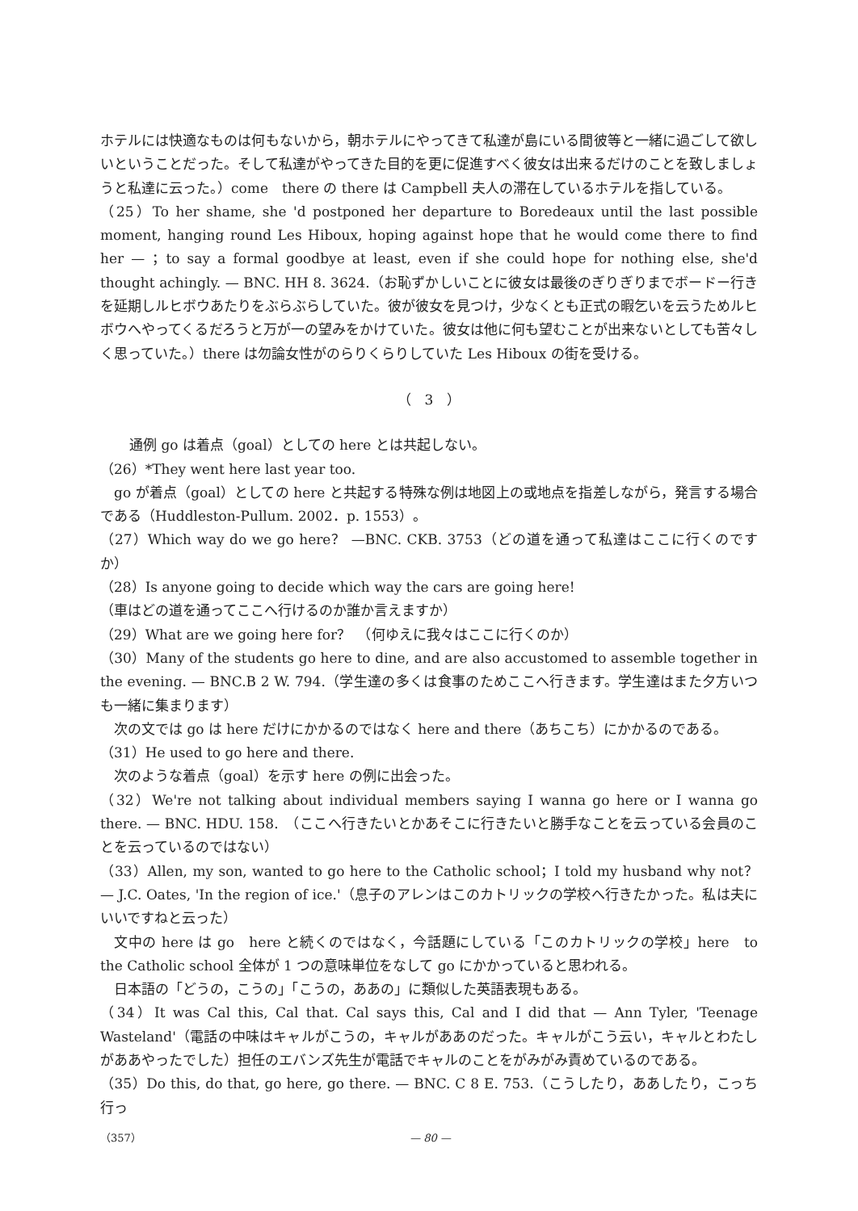ホテルには快適なものは何もないから，朝ホテルにやってきて私達が島にいる間彼等と一緒に過ごして欲しいということだった。そして私達がやってきた目的を更に促進すべく彼女は出来るだけのことを致しましょうと私達に云った。）come　there の there は Campbell 夫人の滞在しているホテルを指している。
（25）To her shame, she 'd postponed her departure to Boredeaux until the last possible moment, hanging round Les Hiboux, hoping against hope that he would come there to find her — ；to say a formal goodbye at least, even if she could hope for nothing else, she'd thought achingly. — BNC. HH 8. 3624.（お恥ずかしいことに彼女は最後のぎりぎりまでボードー行きを延期しルヒボウあたりをぶらぶらしていた。彼が彼女を見つけ，少なくとも正式の暇乞いを云うためルヒボウへやってくるだろうと万が一の望みをかけていた。彼女は他に何も望むことが出来ないとしても苦々しく思っていた。）there は勿論女性がのらりくらりしていた Les Hiboux の街を受ける。
（　3　）
通例 go は着点（goal）としての here とは共起しない。
（26）*They went here last year too.
go が着点（goal）としての here と共起する特殊な例は地図上の或地点を指差しながら，発言する場合である（Huddleston-Pullum. 2002．p. 1553）。
（27）Which way do we go here？ —BNC. CKB. 3753（どの道を通って私達はここに行くのですか）
（28）Is anyone going to decide which way the cars are going here!
（車はどの道を通ってここへ行けるのか誰か言えますか）
（29）What are we going here for？　（何ゆえに我々はここに行くのか）
（30）Many of the students go here to dine, and are also accustomed to assemble together in the evening. — BNC.B 2 W. 794.（学生達の多くは食事のためここへ行きます。学生達はまた夕方いつも一緒に集まります）
次の文では go は here だけにかかるのではなく here and there（あちこち）にかかるのである。
（31）He used to go here and there.
次のような着点（goal）を示す here の例に出会った。
（32）We're not talking about individual members saying I wanna go here or I wanna go there. — BNC. HDU. 158.　（ここへ行きたいとかあそこに行きたいと勝手なことを云っている会員のことを云っているのではない）
（33）Allen, my son, wanted to go here to the Catholic school；I told my husband why not？ — J.C. Oates, 'In the region of ice.'（息子のアレンはこのカトリックの学校へ行きたかった。私は夫にいいですねと云った）
文中の here は go　here と続くのではなく，今話題にしている「このカトリックの学校」here　to the Catholic school 全体が 1 つの意味単位をなして go にかかっていると思われる。
日本語の「どうの，こうの」「こうの，ああの」に類似した英語表現もある。
（34）It was Cal this, Cal that. Cal says this, Cal and I did that — Ann Tyler, 'Teenage Wasteland'（電話の中味はキャルがこうの，キャルがああのだった。キャルがこう云い，キャルとわたしがああやったでした）担任のエバンズ先生が電話でキャルのことをがみがみ責めているのである。
（35）Do this, do that, go here, go there. — BNC. C 8 E. 753.（こうしたり，ああしたり，こっち行っ
（357） — 80 —